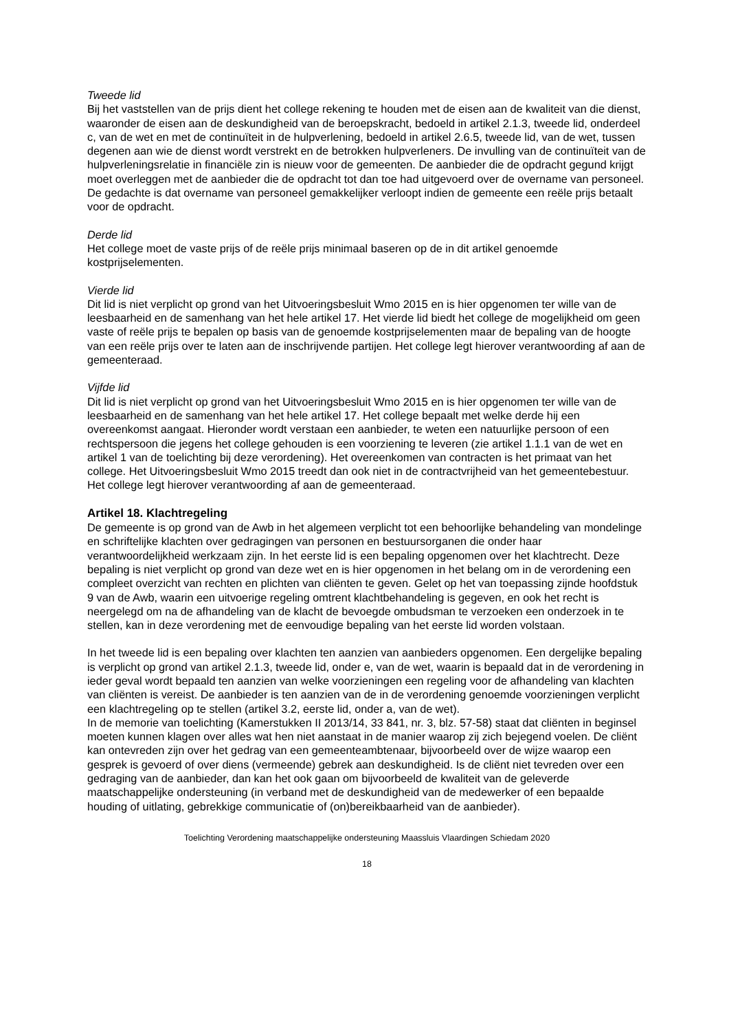Tweede lid
Bij het vaststellen van de prijs dient het college rekening te houden met de eisen aan de kwaliteit van die dienst, waaronder de eisen aan de deskundigheid van de beroepskracht, bedoeld in artikel 2.1.3, tweede lid, onderdeel c, van de wet en met de continuïteit in de hulpverlening, bedoeld in artikel 2.6.5, tweede lid, van de wet, tussen degenen aan wie de dienst wordt verstrekt en de betrokken hulpverleners. De invulling van de continuïteit van de hulpverleningsrelatie in financiële zin is nieuw voor de gemeenten. De aanbieder die de opdracht gegund krijgt moet overleggen met de aanbieder die de opdracht tot dan toe had uitgevoerd over de overname van personeel. De gedachte is dat overname van personeel gemakkelijker verloopt indien de gemeente een reële prijs betaalt voor de opdracht.
Derde lid
Het college moet de vaste prijs of de reële prijs minimaal baseren op de in dit artikel genoemde kostprijselementen.
Vierde lid
Dit lid is niet verplicht op grond van het Uitvoeringsbesluit Wmo 2015 en is hier opgenomen ter wille van de leesbaarheid en de samenhang van het hele artikel 17. Het vierde lid biedt het college de mogelijkheid om geen vaste of reële prijs te bepalen op basis van de genoemde kostprijselementen maar de bepaling van de hoogte van een reële prijs over te laten aan de inschrijvende partijen. Het college legt hierover verantwoording af aan de gemeenteraad.
Vijfde lid
Dit lid is niet verplicht op grond van het Uitvoeringsbesluit Wmo 2015 en is hier opgenomen ter wille van de leesbaarheid en de samenhang van het hele artikel 17. Het college bepaalt met welke derde hij een overeenkomst aangaat. Hieronder wordt verstaan een aanbieder, te weten een natuurlijke persoon of een rechtspersoon die jegens het college gehouden is een voorziening te leveren (zie artikel 1.1.1 van de wet en artikel 1 van de toelichting bij deze verordening). Het overeenkomen van contracten is het primaat van het college. Het Uitvoeringsbesluit Wmo 2015 treedt dan ook niet in de contractvrijheid van het gemeentebestuur. Het college legt hierover verantwoording af aan de gemeenteraad.
Artikel 18. Klachtregeling
De gemeente is op grond van de Awb in het algemeen verplicht tot een behoorlijke behandeling van mondelinge en schriftelijke klachten over gedragingen van personen en bestuursorganen die onder haar verantwoordelijkheid werkzaam zijn. In het eerste lid is een bepaling opgenomen over het klachtrecht. Deze bepaling is niet verplicht op grond van deze wet en is hier opgenomen in het belang om in de verordening een compleet overzicht van rechten en plichten van cliënten te geven. Gelet op het van toepassing zijnde hoofdstuk 9 van de Awb, waarin een uitvoerige regeling omtrent klachtbehandeling is gegeven, en ook het recht is neergelegd om na de afhandeling van de klacht de bevoegde ombudsman te verzoeken een onderzoek in te stellen, kan in deze verordening met de eenvoudige bepaling van het eerste lid worden volstaan.
In het tweede lid is een bepaling over klachten ten aanzien van aanbieders opgenomen. Een dergelijke bepaling is verplicht op grond van artikel 2.1.3, tweede lid, onder e, van de wet, waarin is bepaald dat in de verordening in ieder geval wordt bepaald ten aanzien van welke voorzieningen een regeling voor de afhandeling van klachten van cliënten is vereist. De aanbieder is ten aanzien van de in de verordening genoemde voorzieningen verplicht een klachtregeling op te stellen (artikel 3.2, eerste lid, onder a, van de wet).
In de memorie van toelichting (Kamerstukken II 2013/14, 33 841, nr. 3, blz. 57-58) staat dat cliënten in beginsel moeten kunnen klagen over alles wat hen niet aanstaat in de manier waarop zij zich bejegend voelen. De cliënt kan ontevreden zijn over het gedrag van een gemeenteambtenaar, bijvoorbeeld over de wijze waarop een gesprek is gevoerd of over diens (vermeende) gebrek aan deskundigheid. Is de cliënt niet tevreden over een gedraging van de aanbieder, dan kan het ook gaan om bijvoorbeeld de kwaliteit van de geleverde maatschappelijke ondersteuning (in verband met de deskundigheid van de medewerker of een bepaalde houding of uitlating, gebrekkige communicatie of (on)bereikbaarheid van de aanbieder).
Toelichting Verordening maatschappelijke ondersteuning Maassluis Vlaardingen Schiedam 2020
18